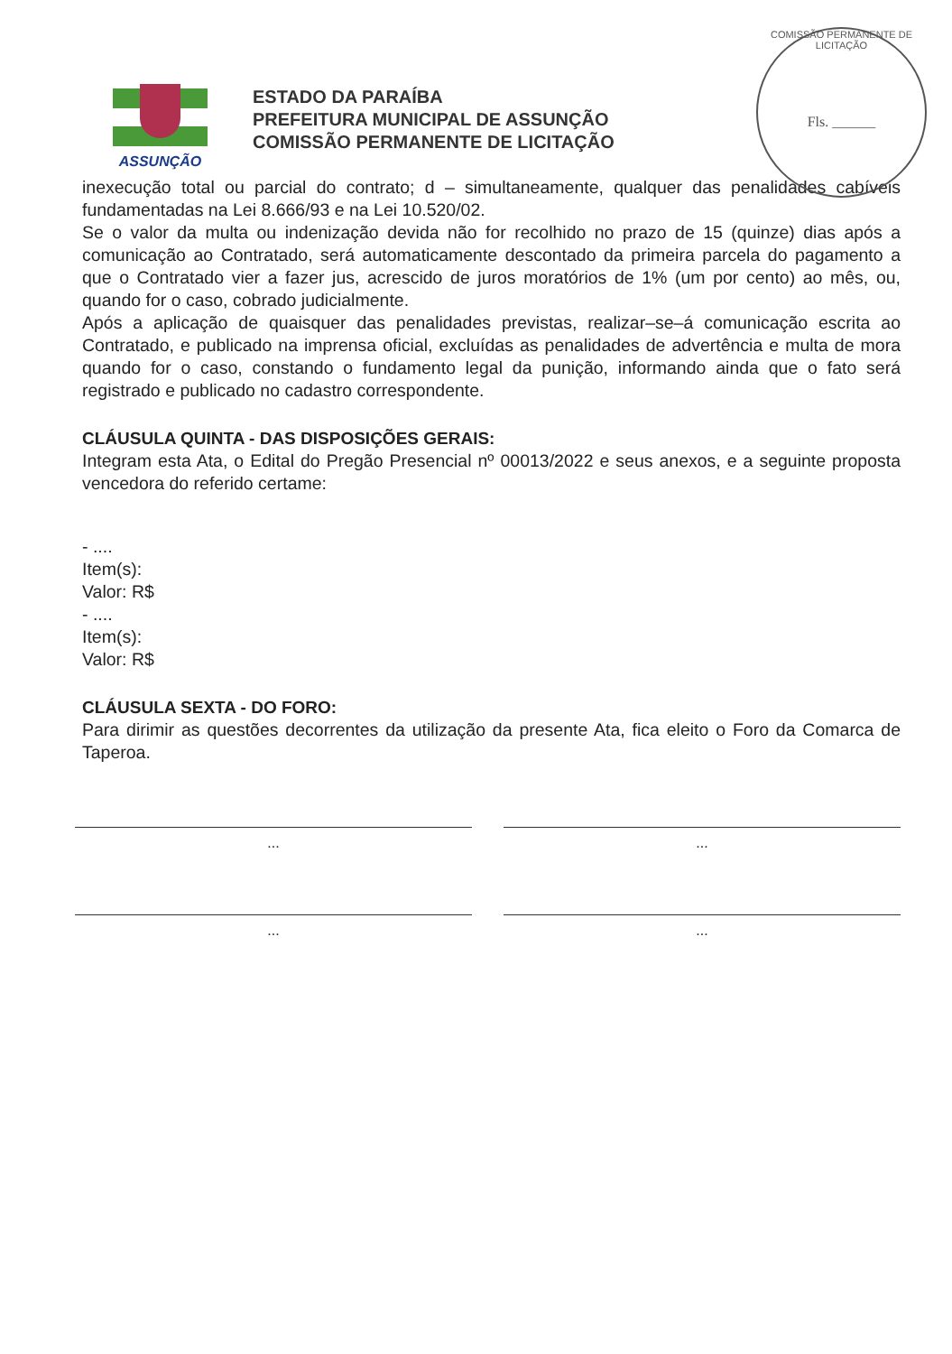ASSUNÇÃO
ESTADO DA PARAÍBA
PREFEITURA MUNICIPAL DE ASSUNÇÃO
COMISSÃO PERMANENTE DE LICITAÇÃO
COMISSÃO PERMANENTE DE LICITAÇÃO
Fls. ______
inexecução total ou parcial do contrato; d – simultaneamente, qualquer das penalidades cabíveis fundamentadas na Lei 8.666/93 e na Lei 10.520/02.
Se o valor da multa ou indenização devida não for recolhido no prazo de 15 (quinze) dias após a comunicação ao Contratado, será automaticamente descontado da primeira parcela do pagamento a que o Contratado vier a fazer jus, acrescido de juros moratórios de 1% (um por cento) ao mês, ou, quando for o caso, cobrado judicialmente.
Após a aplicação de quaisquer das penalidades previstas, realizar–se–á comunicação escrita ao Contratado, e publicado na imprensa oficial, excluídas as penalidades de advertência e multa de mora quando for o caso, constando o fundamento legal da punição, informando ainda que o fato será registrado e publicado no cadastro correspondente.
CLÁUSULA QUINTA - DAS DISPOSIÇÕES GERAIS:
Integram esta Ata, o Edital do Pregão Presencial nº 00013/2022 e seus anexos, e a seguinte proposta vencedora do referido certame:
- ....
Item(s):
Valor: R$
- ....
Item(s):
Valor: R$
CLÁUSULA SEXTA - DO FORO:
Para dirimir as questões decorrentes da utilização da presente Ata, fica eleito o Foro da Comarca de Taperoa.
... ...
... ...